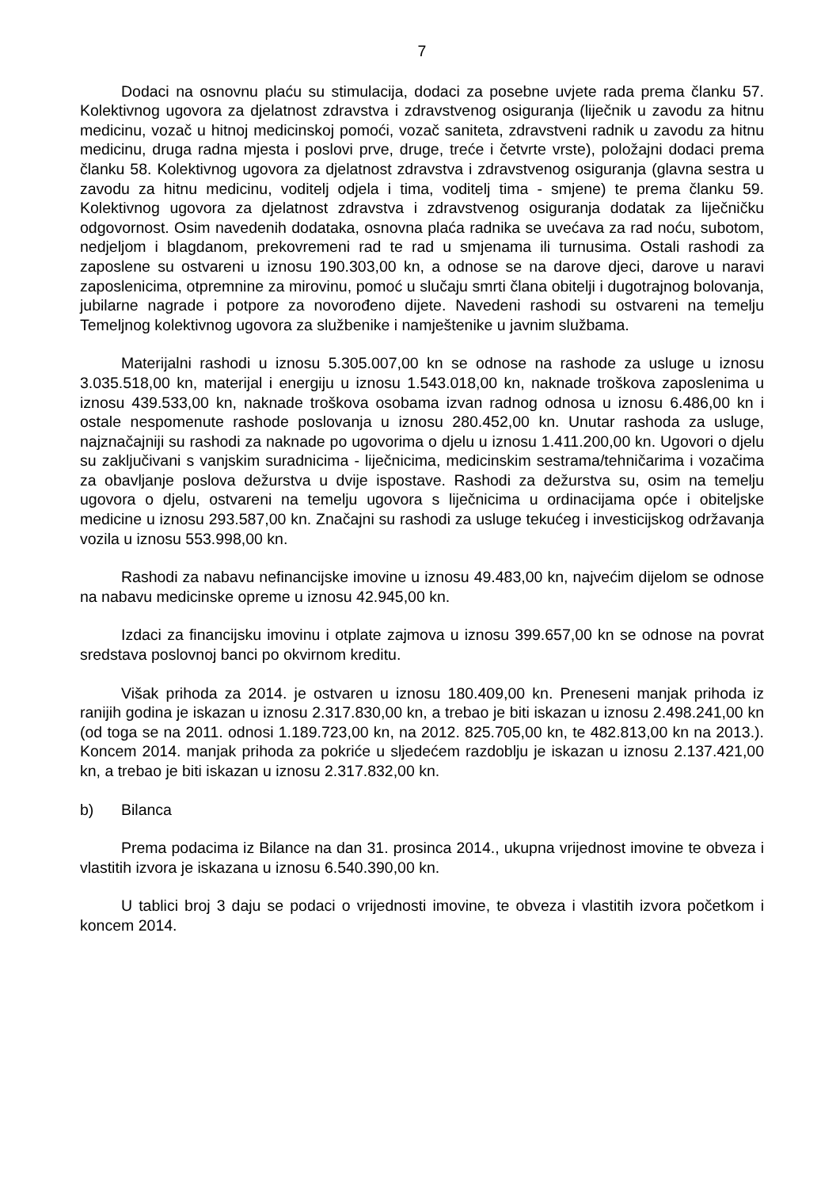7
Dodaci na osnovnu plaću su stimulacija, dodaci za posebne uvjete rada prema članku 57. Kolektivnog ugovora za djelatnost zdravstva i zdravstvenog osiguranja (liječnik u zavodu za hitnu medicinu, vozač u hitnoj medicinskoj pomoći, vozač saniteta, zdravstveni radnik u zavodu za hitnu medicinu, druga radna mjesta i poslovi prve, druge, treće i četvrte vrste), položajni dodaci prema članku 58. Kolektivnog ugovora za djelatnost zdravstva i zdravstvenog osiguranja (glavna sestra u zavodu za hitnu medicinu, voditelj odjela i tima, voditelj tima - smjene) te prema članku 59. Kolektivnog ugovora za djelatnost zdravstva i zdravstvenog osiguranja dodatak za liječničku odgovornost. Osim navedenih dodataka, osnovna plaća radnika se uvećava za rad noću, subotom, nedjeljom i blagdanom, prekovremeni rad te rad u smjenama ili turnusima. Ostali rashodi za zaposlene su ostvareni u iznosu 190.303,00 kn, a odnose se na darove djeci, darove u naravi zaposlenicima, otpremnine za mirovinu, pomoć u slučaju smrti člana obitelji i dugotrajnog bolovanja, jubilarne nagrade i potpore za novorođeno dijete. Navedeni rashodi su ostvareni na temelju Temeljnog kolektivnog ugovora za službenike i namještenike u javnim službama.
Materijalni rashodi u iznosu 5.305.007,00 kn se odnose na rashode za usluge u iznosu 3.035.518,00 kn, materijal i energiju u iznosu 1.543.018,00 kn, naknade troškova zaposlenima u iznosu 439.533,00 kn, naknade troškova osobama izvan radnog odnosa u iznosu 6.486,00 kn i ostale nespomenute rashode poslovanja u iznosu 280.452,00 kn. Unutar rashoda za usluge, najznačajniji su rashodi za naknade po ugovorima o djelu u iznosu 1.411.200,00 kn. Ugovori o djelu su zaključivani s vanjskim suradnicima - liječnicima, medicinskim sestrama/tehničarima i vozačima za obavljanje poslova dežurstva u dvije ispostave. Rashodi za dežurstva su, osim na temelju ugovora o djelu, ostvareni na temelju ugovora s liječnicima u ordinacijama opće i obiteljske medicine u iznosu 293.587,00 kn. Značajni su rashodi za usluge tekućeg i investicijskog održavanja vozila u iznosu 553.998,00 kn.
Rashodi za nabavu nefinancijske imovine u iznosu 49.483,00 kn, najvećim dijelom se odnose na nabavu medicinske opreme u iznosu 42.945,00 kn.
Izdaci za financijsku imovinu i otplate zajmova u iznosu 399.657,00 kn se odnose na povrat sredstava poslovnoj banci po okvirnom kreditu.
Višak prihoda za 2014. je ostvaren u iznosu 180.409,00 kn. Preneseni manjak prihoda iz ranijih godina je iskazan u iznosu 2.317.830,00 kn, a trebao je biti iskazan u iznosu 2.498.241,00 kn (od toga se na 2011. odnosi 1.189.723,00 kn, na 2012. 825.705,00 kn, te 482.813,00 kn na 2013.). Koncem 2014. manjak prihoda za pokriće u sljedećem razdoblju je iskazan u iznosu 2.137.421,00 kn, a trebao je biti iskazan u iznosu 2.317.832,00 kn.
b) Bilanca
Prema podacima iz Bilance na dan 31. prosinca 2014., ukupna vrijednost imovine te obveza i vlastitih izvora je iskazana u iznosu 6.540.390,00 kn.
U tablici broj 3 daju se podaci o vrijednosti imovine, te obveza i vlastitih izvora početkom i koncem 2014.